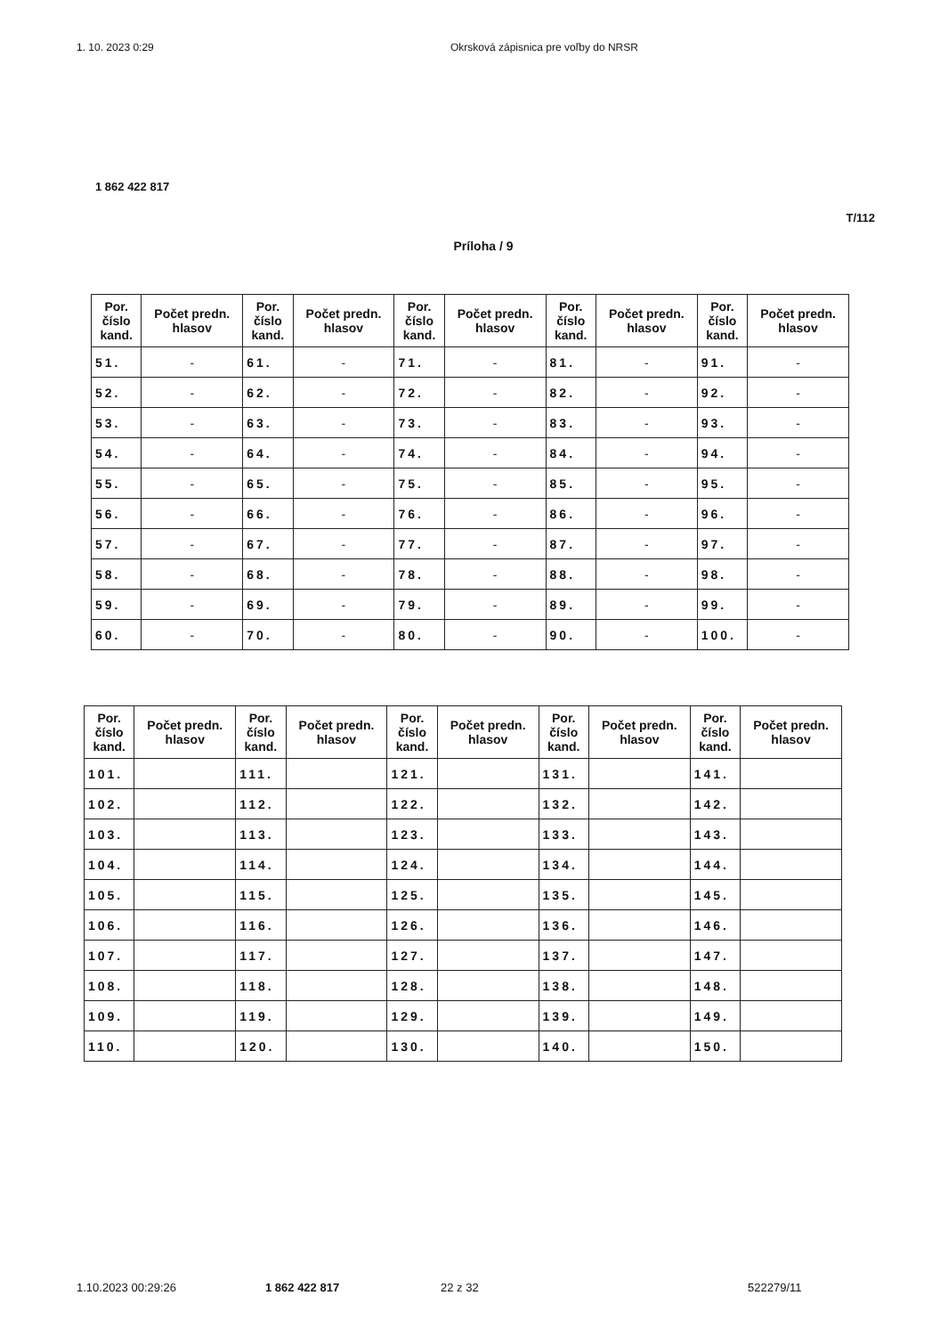1. 10. 2023 0:29 Okrsková zápisnica pre voľby do NRSR
1 862 422 817
T/112
Príloha / 9
| Por. číslo kand. | Počet predn. hlasov | Por. číslo kand. | Počet predn. hlasov | Por. číslo kand. | Počet predn. hlasov | Por. číslo kand. | Počet predn. hlasov | Por. číslo kand. | Počet predn. hlasov |
| --- | --- | --- | --- | --- | --- | --- | --- | --- | --- |
| 51. | - | 61. | - | 71. | - | 81. | - | 91. | - |
| 52. | - | 62. | - | 72. | - | 82. | - | 92. | - |
| 53. | - | 63. | - | 73. | - | 83. | - | 93. | - |
| 54. | - | 64. | - | 74. | - | 84. | - | 94. | - |
| 55. | - | 65. | - | 75. | - | 85. | - | 95. | - |
| 56. | - | 66. | - | 76. | - | 86. | - | 96. | - |
| 57. | - | 67. | - | 77. | - | 87. | - | 97. | - |
| 58. | - | 68. | - | 78. | - | 88. | - | 98. | - |
| 59. | - | 69. | - | 79. | - | 89. | - | 99. | - |
| 60. | - | 70. | - | 80. | - | 90. | - | 100. | - |
| Por. číslo kand. | Počet predn. hlasov | Por. číslo kand. | Počet predn. hlasov | Por. číslo kand. | Počet predn. hlasov | Por. číslo kand. | Počet predn. hlasov | Por. číslo kand. | Počet predn. hlasov |
| --- | --- | --- | --- | --- | --- | --- | --- | --- | --- |
| 101. | | 111. | | 121. | | 131. | | 141. | |
| 102. | | 112. | | 122. | | 132. | | 142. | |
| 103. | | 113. | | 123. | | 133. | | 143. | |
| 104. | | 114. | | 124. | | 134. | | 144. | |
| 105. | | 115. | | 125. | | 135. | | 145. | |
| 106. | | 116. | | 126. | | 136. | | 146. | |
| 107. | | 117. | | 127. | | 137. | | 147. | |
| 108. | | 118. | | 128. | | 138. | | 148. | |
| 109. | | 119. | | 129. | | 139. | | 149. | |
| 110. | | 120. | | 130. | | 140. | | 150. | |
1.10.2023 00:29:26 1 862 422 817 22 z 32 522279/11